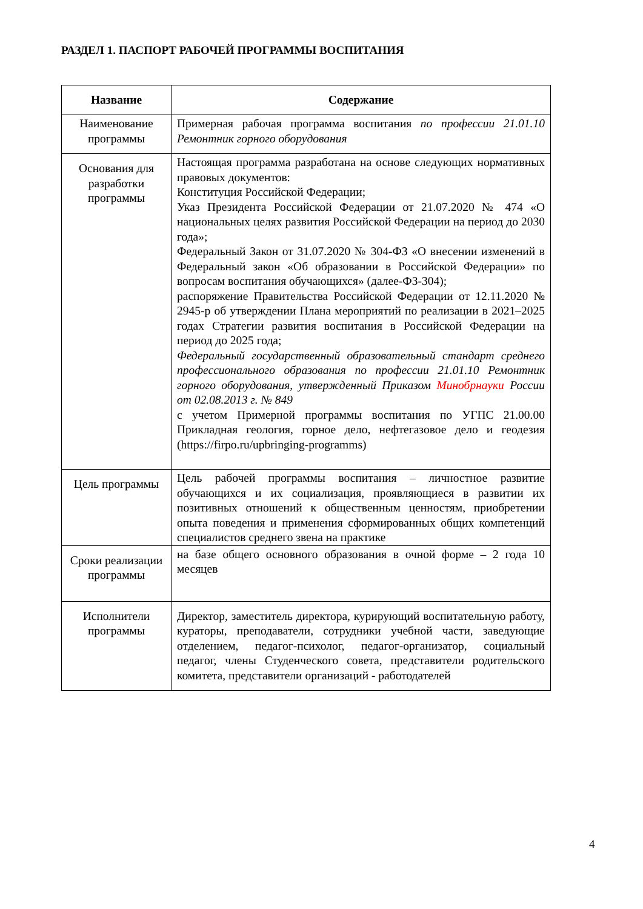РАЗДЕЛ 1. ПАСПОРТ РАБОЧЕЙ ПРОГРАММЫ ВОСПИТАНИЯ
| Название | Содержание |
| --- | --- |
| Наименование программы | Примерная рабочая программа воспитания по профессии 21.01.10 Ремонтник горного оборудования |
| Основания для разработки программы | Настоящая программа разработана на основе следующих нормативных правовых документов: Конституция Российской Федерации; Указ Президента Российской Федерации от 21.07.2020 № 474 «О национальных целях развития Российской Федерации на период до 2030 года»; Федеральный Закон от 31.07.2020 № 304-ФЗ «О внесении изменений в Федеральный закон «Об образовании в Российской Федерации» по вопросам воспитания обучающихся» (далее-ФЗ-304); распоряжение Правительства Российской Федерации от 12.11.2020 № 2945-р об утверждении Плана мероприятий по реализации в 2021–2025 годах Стратегии развития воспитания в Российской Федерации на период до 2025 года; Федеральный государственный образовательный стандарт среднего профессионального образования по профессии 21.01.10 Ремонтник горного оборудования, утвержденный Приказом Минобрнауки России от 02.08.2013 г. № 849 с учетом Примерной программы воспитания по УГПС 21.00.00 Прикладная геология, горное дело, нефтегазовое дело и геодезия (https://firpo.ru/upbringing-programms) |
| Цель программы | Цель рабочей программы воспитания – личностное развитие обучающихся и их социализация, проявляющиеся в развитии их позитивных отношений к общественным ценностям, приобретении опыта поведения и применения сформированных общих компетенций специалистов среднего звена на практике |
| Сроки реализации программы | на базе общего основного образования в очной форме – 2 года 10 месяцев |
| Исполнители программы | Директор, заместитель директора, курирующий воспитательную работу, кураторы, преподаватели, сотрудники учебной части, заведующие отделением, педагог-психолог, педагог-организатор, социальный педагог, члены Студенческого совета, представители родительского комитета, представители организаций - работодателей |
4